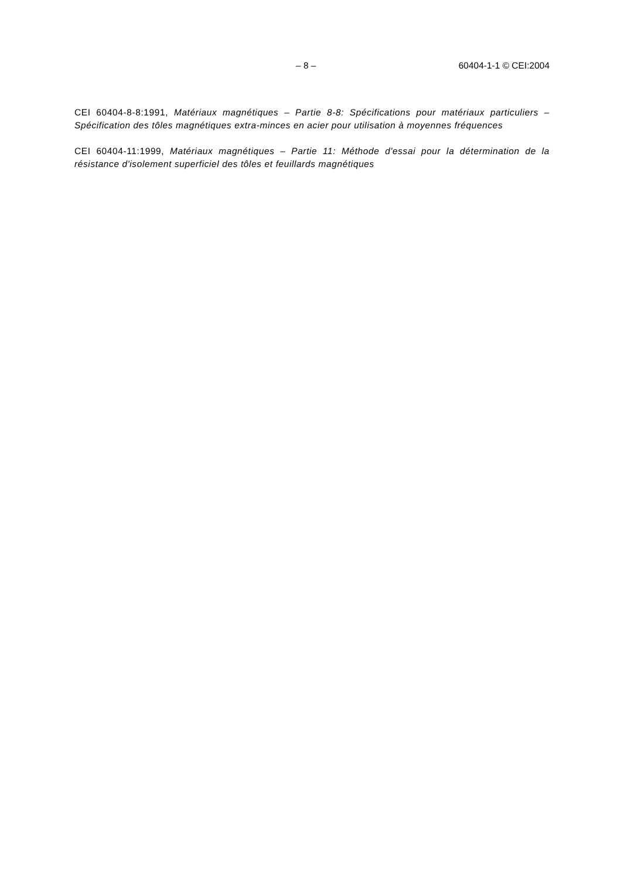– 8 – 60404-1-1 © CEI:2004
CEI 60404-8-8:1991, Matériaux magnétiques – Partie 8-8: Spécifications pour matériaux particuliers –Spécification des tôles magnétiques extra-minces en acier pour utilisation à moyennes fréquences
CEI 60404-11:1999, Matériaux magnétiques – Partie 11: Méthode d'essai pour la détermination de la résistance d'isolement superficiel des tôles et feuillards magnétiques